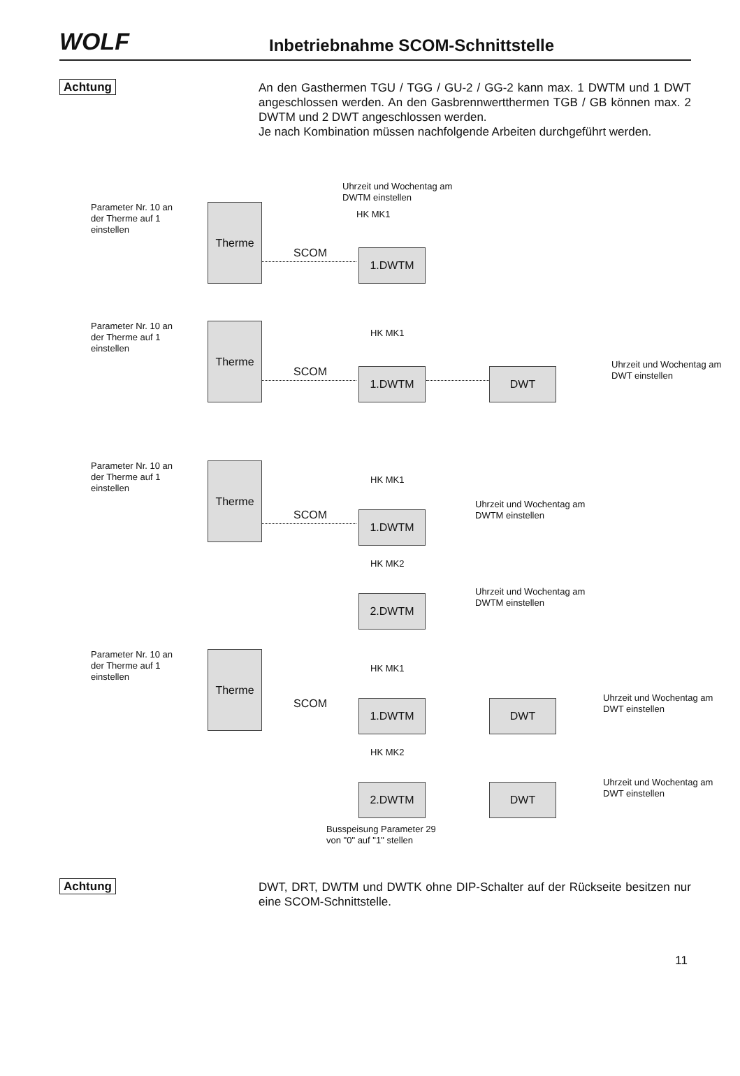WOLF
Inbetriebnahme SCOM-Schnittstelle
Achtung
An den Gasthermen TGU / TGG / GU-2 / GG-2 kann max. 1 DWTM und 1 DWT angeschlossen werden. An den Gasbrennwertthermen TGB / GB können max. 2 DWTM und 2 DWT angeschlossen werden.
Je nach Kombination müssen nachfolgende Arbeiten durchgeführt werden.
Uhrzeit und Wochentag am
DWTM einstellen
Parameter Nr. 10 an
der Therme auf 1
einstellen
Therme HK MK1
SCOM 1.DWTM
Parameter Nr. 10 an
der Therme auf 1
einstellen
Therme HK MK1
SCOM 1.DWTM DWT
Uhrzeit und Wochentag am
DWT einstellen
Parameter Nr. 10 an
der Therme auf 1
einstellen
Therme
HK MK1
SCOM 1.DWTM
Uhrzeit und Wochentag am
DWTM einstellen
HK MK2
2.DWTM
Uhrzeit und Wochentag am
DWTM einstellen
Parameter Nr. 10 an
der Therme auf 1
einstellen
Therme
HK MK1
SCOM 1.DWTM DWT
Uhrzeit und Wochentag am
DWT einstellen
HK MK2
2.DWTM DWT
Uhrzeit und Wochentag am
DWT einstellen
Busspeisung Parameter 29
von "0" auf "1" stellen
Achtung
DWT, DRT, DWTM und DWTK ohne DIP-Schalter auf der Rückseite besitzen nur eine SCOM-Schnittstelle.
11